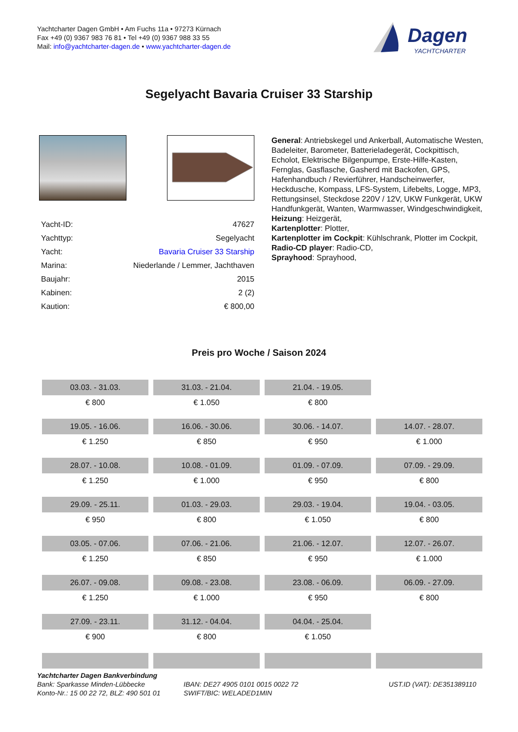Yachtcharter Dagen GmbH • Am Fuchs 11a • 97273 Kürnach
Fax +49 (0) 9367 983 76 81 • Tel +49 (0) 9367 988 33 55
Mail: info@yachtcharter-dagen.de • www.yachtcharter-dagen.de
Dagen
YACHTCHARTER
Segelyacht Bavaria Cruiser 33 Starship
| Yacht-ID: | 47627 |
| Yachttyp: | Segelyacht |
| Yacht: | Bavaria Cruiser 33 Starship |
| Marina: | Niederlande / Lemmer, Jachthaven |
| Baujahr: | 2015 |
| Kabinen: | 2 (2) |
| Kaution: | € 800,00 |
General: Antriebskegel und Ankerball, Automatische Westen, Badeleiter, Barometer, Batterieladegerät, Cockpittisch, Echolot, Elektrische Bilgenpumpe, Erste-Hilfe-Kasten, Fernglas, Gasflasche, Gasherd mit Backofen, GPS, Hafenhandbuch / Revierführer, Handscheinwerfer, Heckdusche, Kompass, LFS-System, Lifebelts, Logge, MP3, Rettungsinsel, Steckdose 220V / 12V, UKW Funkgerät, UKW Handfunkgerät, Wanten, Warmwasser, Windgeschwindigkeit,
Heizung: Heizgerät,
Kartenplotter: Plotter,
Kartenplotter im Cockpit: Kühlschrank, Plotter im Cockpit,
Radio-CD player: Radio-CD,
Sprayhood: Sprayhood,
Preis pro Woche / Saison 2024
| 03.03. - 31.03. | 31.03. - 21.04. | 21.04. - 19.05. | |
| € 800 | € 1.050 | € 800 | |
| 19.05. - 16.06. | 16.06. - 30.06. | 30.06. - 14.07. | 14.07. - 28.07. |
| € 1.250 | € 850 | € 950 | € 1.000 |
| 28.07. - 10.08. | 10.08. - 01.09. | 01.09. - 07.09. | 07.09. - 29.09. |
| € 1.250 | € 1.000 | € 950 | € 800 |
| 29.09. - 25.11. | 01.03. - 29.03. | 29.03. - 19.04. | 19.04. - 03.05. |
| € 950 | € 800 | € 1.050 | € 800 |
| 03.05. - 07.06. | 07.06. - 21.06. | 21.06. - 12.07. | 12.07. - 26.07. |
| € 1.250 | € 850 | € 950 | € 1.000 |
| 26.07. - 09.08. | 09.08. - 23.08. | 23.08. - 06.09. | 06.09. - 27.09. |
| € 1.250 | € 1.000 | € 950 | € 800 |
| 27.09. - 23.11. | 31.12. - 04.04. | 04.04. - 25.04. | |
| € 900 | € 800 | € 1.050 | |
Yachtcharter Dagen Bankverbindung
Bank: Sparkasse Minden-Lübbecke
Konto-Nr.: 15 00 22 72, BLZ: 490 501 01
IBAN: DE27 4905 0101 0015 0022 72
SWIFT/BIC: WELADED1MIN
UST.ID (VAT): DE351389110